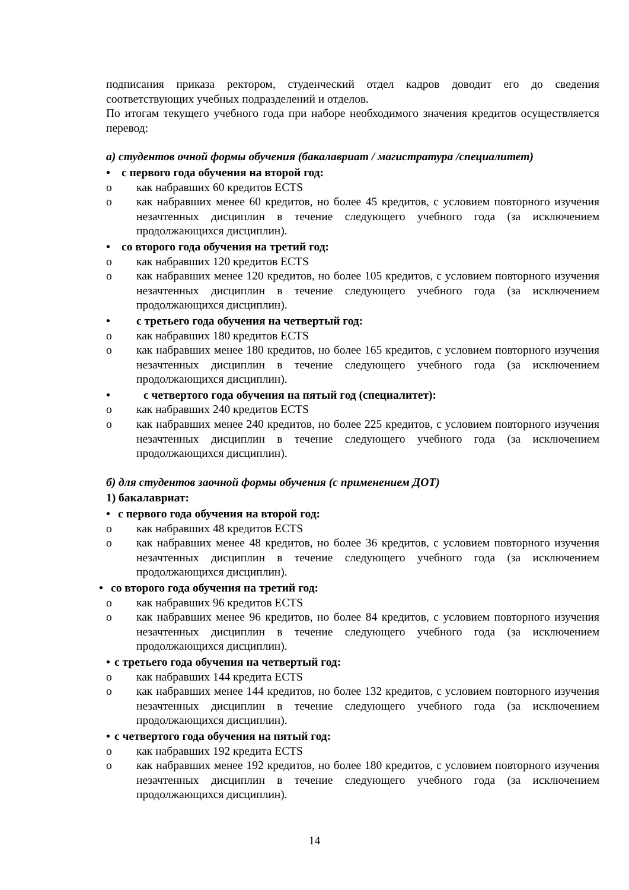подписания приказа ректором, студенческий отдел кадров доводит его до сведения соответствующих учебных подразделений и отделов.
По итогам текущего учебного года при наборе необходимого значения кредитов осуществляется перевод:
а) студентов очной формы обучения (бакалавриат / магистратура /специалитет)
• с первого года обучения на второй год:
o как набравших 60 кредитов ECTS
o как набравших менее 60 кредитов, но более 45 кредитов, с условием повторного изучения незачтенных дисциплин в течение следующего учебного года (за исключением продолжающихся дисциплин).
• со второго года обучения на третий год:
o как набравших 120 кредитов ECTS
o как набравших менее 120 кредитов, но более 105 кредитов, с условием повторного изучения незачтенных дисциплин в течение следующего учебного года (за исключением продолжающихся дисциплин).
• с третьего года обучения на четвертый год:
o как набравших 180 кредитов ECTS
o как набравших менее 180 кредитов, но более 165 кредитов, с условием повторного изучения незачтенных дисциплин в течение следующего учебного года (за исключением продолжающихся дисциплин).
• с четвертого года обучения на пятый год (специалитет):
o как набравших 240 кредитов ECTS
o как набравших менее 240 кредитов, но более 225 кредитов, с условием повторного изучения незачтенных дисциплин в течение следующего учебного года (за исключением продолжающихся дисциплин).
б) для студентов заочной формы обучения (с применением ДОТ)
1) бакалавриат:
• с первого года обучения на второй год:
o как набравших 48 кредитов ECTS
o как набравших менее 48 кредитов, но более 36 кредитов, с условием повторного изучения незачтенных дисциплин в течение следующего учебного года (за исключением продолжающихся дисциплин).
• со второго года обучения на третий год:
o как набравших 96 кредитов ECTS
o как набравших менее 96 кредитов, но более 84 кредитов, с условием повторного изучения незачтенных дисциплин в течение следующего учебного года (за исключением продолжающихся дисциплин).
• с третьего года обучения на четвертый год:
o как набравших 144 кредита ECTS
o как набравших менее 144 кредитов, но более 132 кредитов, с условием повторного изучения незачтенных дисциплин в течение следующего учебного года (за исключением продолжающихся дисциплин).
• с четвертого года обучения на пятый год:
o как набравших 192 кредита ECTS
o как набравших менее 192 кредитов, но более 180 кредитов, с условием повторного изучения незачтенных дисциплин в течение следующего учебного года (за исключением продолжающихся дисциплин).
14